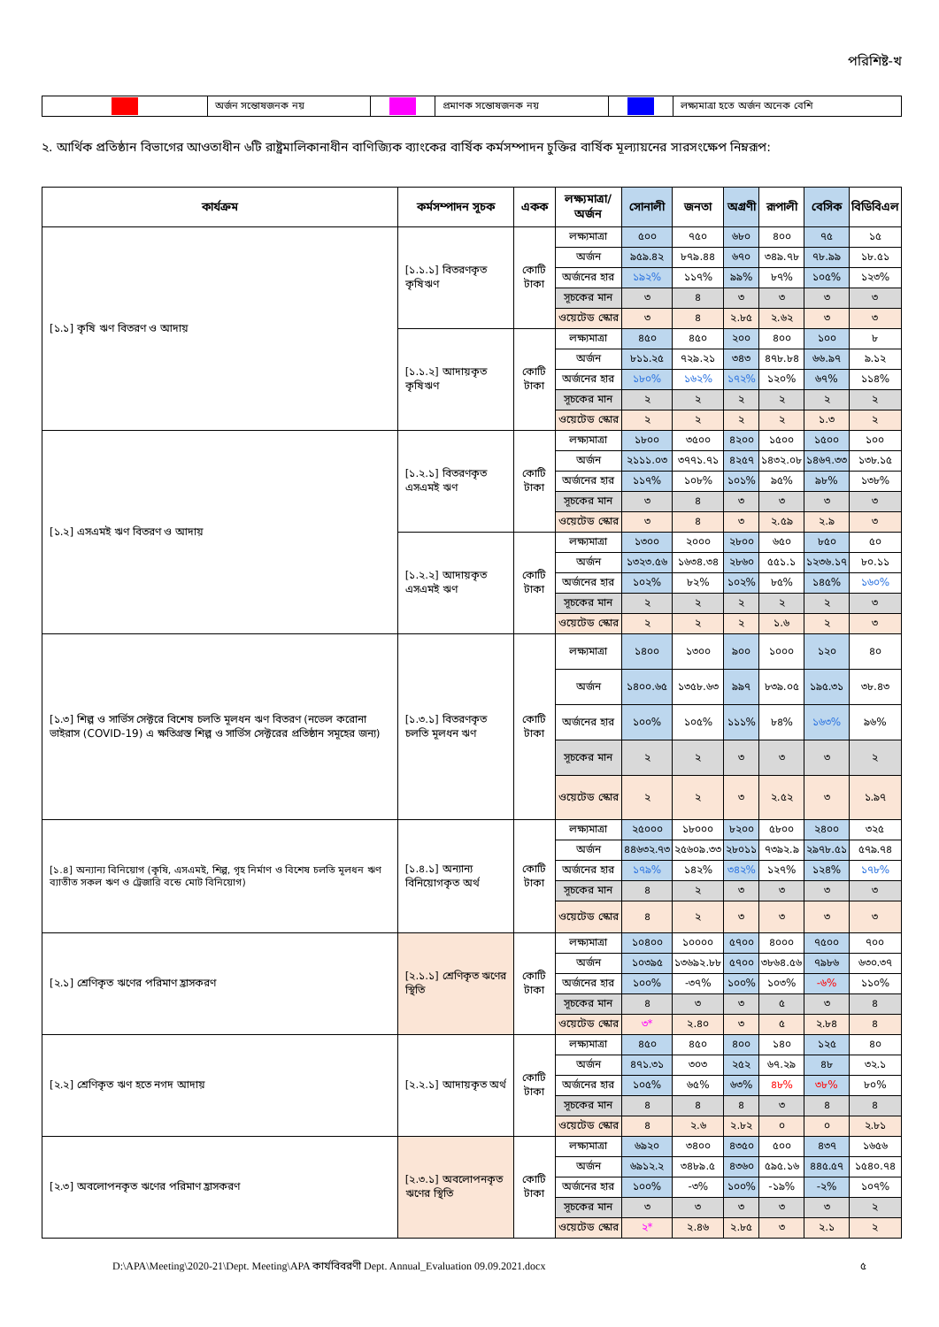পরিশিষ্ট-খ
| | অর্জন সন্তোষজনক নয় | | প্রমাণক সন্তোষজনক নয় | | লক্ষ্যমাত্রা হতে অর্জন অনেক বেশি |
২. আর্থিক প্রতিষ্ঠান বিভাগের আওতাধীন ৬টি রাষ্ট্রমালিকানাধীন বাণিজ্যিক ব্যাংকের বার্ষিক কর্মসম্পাদন চুক্তির বার্ষিক মূল্যায়নের সারসংক্ষেপ নিম্নরূপ:
| কার্যক্রম | কর্মসম্পাদন সূচক | একক | লক্ষ্যমাত্রা/ অর্জন | সোনালী | জনতা | অগ্রণী | রূপালী | বেসিক | বিডিবিএল |
| --- | --- | --- | --- | --- | --- | --- | --- | --- | --- |
| [১.১] কৃষি ঋণ বিতরণ ও আদায় | [১.১.১] বিতরণকৃত কৃষিঋণ | কোটি টাকা | লক্ষ্যমাত্রা | ৫০০ | ৭৫০ | ৬৮০ | ৪০০ | ৭৫ | ১৫ |
| | | | অর্জন | ৯৫৯.৪২ | ৮৭৯.৪৪ | ৬৭০ | ৩৪৯.৭৮ | ৭৮.৯৯ | ১৮.৫১ |
| | | | অর্জনের হার | ১৯২% | ১১৭% | ৯৯% | ৮৭% | ১০৫% | ১২৩% |
| | | | সূচকের মান | ৩ | ৪ | ৩ | ৩ | ৩ | ৩ |
| | | | ওয়েটেড স্কোর | ৩ | ৪ | ২.৮৫ | ২.৬২ | ৩ | ৩ |
| | [১.১.২] আদায়কৃত কৃষিঋণ | কোটি টাকা | লক্ষ্যমাত্রা | ৪৫০ | ৪৫০ | ২০০ | ৪০০ | ১০০ | ৮ |
| | | | অর্জন | ৮১১.২৫ | ৭২৯.২১ | ৩৪৩ | ৪৭৮.৮৪ | ৬৬.৯৭ | ৯.১২ |
| | | | অর্জনের হার | ১৮০% | ১৬২% | ১৭২% | ১২০% | ৬৭% | ১১৪% |
| | | | সূচকের মান | ২ | ২ | ২ | ২ | ২ | ২ |
| | | | ওয়েটেড স্কোর | ২ | ২ | ২ | ২ | ১.৩ | ২ |
| [১.২] এসএমই ঋণ বিতরণ ও আদায় | [১.২.১] বিতরণকৃত এসএমই ঋণ | কোটি টাকা | লক্ষ্যমাত্রা | ১৮০০ | ৩৫০০ | ৪২০০ | ১৫০০ | ১৫০০ | ১০০ |
| | | | অর্জন | ২১১১.০৩ | ৩৭৭১.৭১ | ৪২৫৭ | ১৪৩২.০৮ | ১৪৬৭.৩৩ | ১৩৮.১৫ |
| | | | অর্জনের হার | ১১৭% | ১০৮% | ১০১% | ৯৫% | ৯৮% | ১৩৮% |
| | | | সূচকের মান | ৩ | ৪ | ৩ | ৩ | ৩ | ৩ |
| | | | ওয়েটেড স্কোর | ৩ | ৪ | ৩ | ২.৫৯ | ২.৯ | ৩ |
| | [১.২.২] আদায়কৃত এসএমই ঋণ | কোটি টাকা | লক্ষ্যমাত্রা | ১৩০০ | ২০০০ | ২৮০০ | ৬৫০ | ৮৫০ | ৫০ |
| | | | অর্জন | ১৩২৩.৫৬ | ১৬৩৪.৩৪ | ২৮৬০ | ৫৫১.১ | ১২৩৬.১৭ | ৮০.১১ |
| | | | অর্জনের হার | ১০২% | ৮২% | ১০২% | ৮৫% | ১৪৫% | ১৬০% |
| | | | সূচকের মান | ২ | ২ | ২ | ২ | ২ | ৩ |
| | | | ওয়েটেড স্কোর | ২ | ২ | ২ | ১.৬ | ২ | ৩ |
| [১.৩] শিল্প ও সার্ভিস সেক্টরে বিশেষ চলতি মূলধন ঋণ বিতরণ (নভেল করোনা ভাইরাস (COVID-19) এ ক্ষতিগ্রস্ত শিল্প ও সার্ভিস সেক্টরের প্রতিষ্ঠান সমূহের জন্য) | [১.৩.১] বিতরণকৃত চলতি মূলধন ঋণ | কোটি টাকা | লক্ষ্যমাত্রা | ১৪০০ | ১৩০০ | ৯০০ | ১০০০ | ১২০ | ৪০ |
| | | | অর্জন | ১৪০০.৬৫ | ১৩৫৮.৬৩ | ৯৯৭ | ৮৩৯.০৫ | ১৯৫.৩১ | ৩৮.৪৩ |
| | | | অর্জনের হার | ১০০% | ১০৫% | ১১১% | ৮৪% | ১৬৩% | ৯৬% |
| | | | সূচকের মান | ২ | ২ | ৩ | ৩ | ৩ | ২ |
| | | | ওয়েটেড স্কোর | ২ | ২ | ৩ | ২.৫২ | ৩ | ১.৯৭ |
| [১.৪] অন্যান্য বিনিয়োগ (কৃষি, এসএমই, শিল্প, গৃহ নির্মাণ ও বিশেষ চলতি মূলধন ঋণ ব্যাতীত সকল ঋণ ও ট্রেজারি বন্ডে মোট বিনিয়োগ) | [১.৪.১] অন্যান্য বিনিয়োগকৃত অর্থ | কোটি টাকা | লক্ষ্যমাত্রা | ২৫০০০ | ১৮০০০ | ৮২০০ | ৫৮০০ | ২৪০০ | ৩২৫ |
| | | | অর্জন | ৪৪৬৩২.৭৩ | ২৫৬০৯.৩৩ | ২৮০১১ | ৭৩৯২.৯ | ২৯৭৮.৫১ | ৫৭৯.৭৪ |
| | | | অর্জনের হার | ১৭৯% | ১৪২% | ৩৪২% | ১২৭% | ১২৪% | ১৭৮% |
| | | | সূচকের মান | ৪ | ২ | ৩ | ৩ | ৩ | ৩ |
| | | | ওয়েটেড স্কোর | ৪ | ২ | ৩ | ৩ | ৩ | ৩ |
| [২.১] শ্রেণিকৃত ঋণের পরিমাণ হ্রাসকরণ | [২.১.১] শ্রেণিকৃত ঋণের স্থিতি | কোটি টাকা | লক্ষ্যমাত্রা | ১০৪০০ | ১০০০০ | ৫৭০০ | ৪০০০ | ৭৫০০ | ৭০০ |
| | | | অর্জন | ১০৩৯৫ | ১৩৬৯২.৮৮ | ৫৭০০ | ৩৮৬৪.৫৬ | ৭৯৮৬ | ৬৩০.৩৭ |
| | | | অর্জনের হার | ১০০% | -৩৭% | ১০০% | ১০৩% | -৬% | ১১০% |
| | | | সূচকের মান | ৪ | ৩ | ৩ | ৫ | ৩ | ৪ |
| | | | ওয়েটেড স্কোর | ৩* | ২.৪০ | ৩ | ৫ | ২.৮৪ | ৪ |
| [২.২] শ্রেণিকৃত ঋণ হতে নগদ আদায় | [২.২.১] আদায়কৃত অর্থ | কোটি টাকা | লক্ষ্যমাত্রা | ৪৫০ | ৪৫০ | ৪০০ | ১৪০ | ১২৫ | ৪০ |
| | | | অর্জন | ৪৭১.৩১ | ৩০৩ | ২৫২ | ৬৭.২৯ | ৪৮ | ৩২.১ |
| | | | অর্জনের হার | ১০৫% | ৬৫% | ৬৩% | ৪৮% | ৩৮% | ৮০% |
| | | | সূচকের মান | ৪ | ৪ | ৪ | ৩ | ৪ | ৪ |
| | | | ওয়েটেড স্কোর | ৪ | ২.৬ | ২.৮২ | ০ | ০ | ২.৮১ |
| [২.৩] অবলোপনকৃত ঋণের পরিমাণ হ্রাসকরণ | [২.৩.১] অবলোপনকৃত ঋণের স্থিতি | কোটি টাকা | লক্ষ্যমাত্রা | ৬৯২০ | ৩৪০০ | ৪৩৫০ | ৫০০ | ৪৩৭ | ১৬৫৬ |
| | | | অর্জন | ৬৯১২.২ | ৩৪৮৯.৫ | ৪৩৬০ | ৫৯৫.১৬ | ৪৪৫.৫৭ | ১৫৪০.৭৪ |
| | | | অর্জনের হার | ১০০% | -৩% | ১০০% | -১৯% | -২% | ১০৭% |
| | | | সূচকের মান | ৩ | ৩ | ৩ | ৩ | ৩ | ২ |
| | | | ওয়েটেড স্কোর | ২* | ২.৪৬ | ২.৮৫ | ৩ | ২.১ | ২ |
D:\APA\Meeting\2020-21\Dept. Meeting\APA কার্যবিবরণী Dept. Annual_Evaluation 09.09.2021.docx ৫